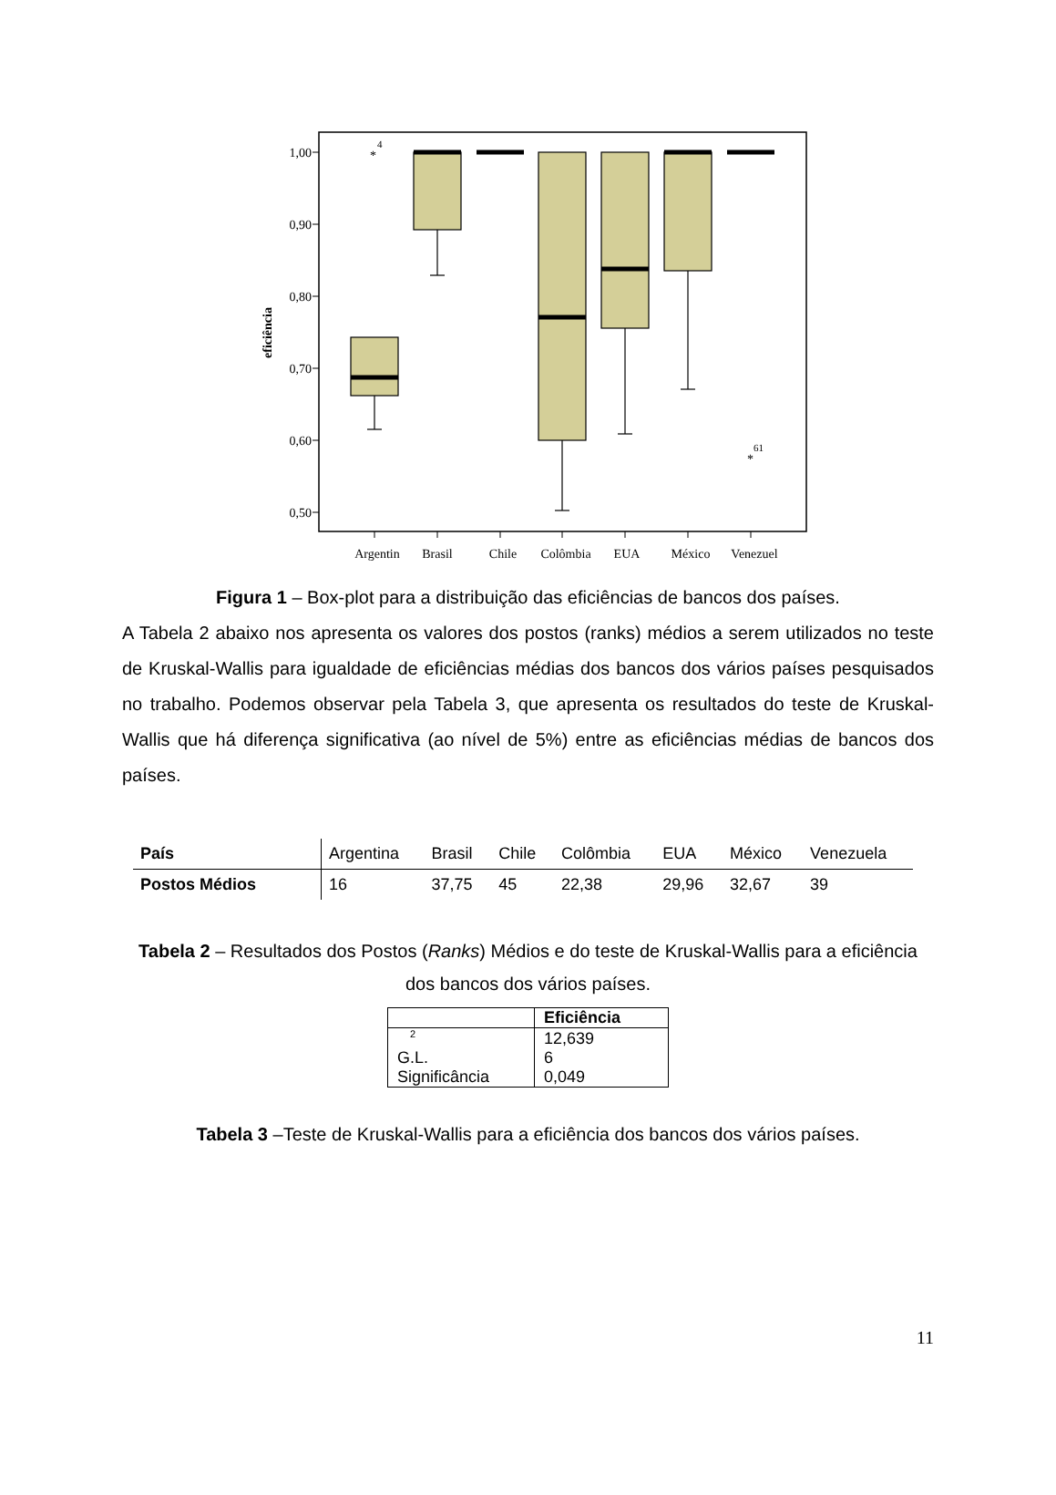1,00
0,90
0,80
0,70
0,60
0,50
eficiência
*
4
*
61
Argentin
Brasil
Chile
Colômbia
EUA
México
Venezuel
Figura 1 – Box-plot para a distribuição das eficiências de bancos dos países.
A Tabela 2 abaixo nos apresenta os valores dos postos (ranks) médios a serem utilizados no teste de Kruskal-Wallis para igualdade de eficiências médias dos bancos dos vários países pesquisados no trabalho. Podemos observar pela Tabela 3, que apresenta os resultados do teste de Kruskal-Wallis que há diferença significativa (ao nível de 5%) entre as eficiências médias de bancos dos países.
| País | Argentina | Brasil | Chile | Colômbia | EUA | México | Venezuela |
| Postos Médios | 16 | 37,75 | 45 | 22,38 | 29,96 | 32,67 | 39 |
Tabela 2 – Resultados dos Postos (Ranks) Médios e do teste de Kruskal-Wallis para a eficiência dos bancos dos vários países.
| | Eficiência |
| <sup>2</sup> | 12,639 |
| G.L. | 6 |
| Significância | 0,049 |
Tabela 3 –Teste de Kruskal-Wallis para a eficiência dos bancos dos vários países.
11